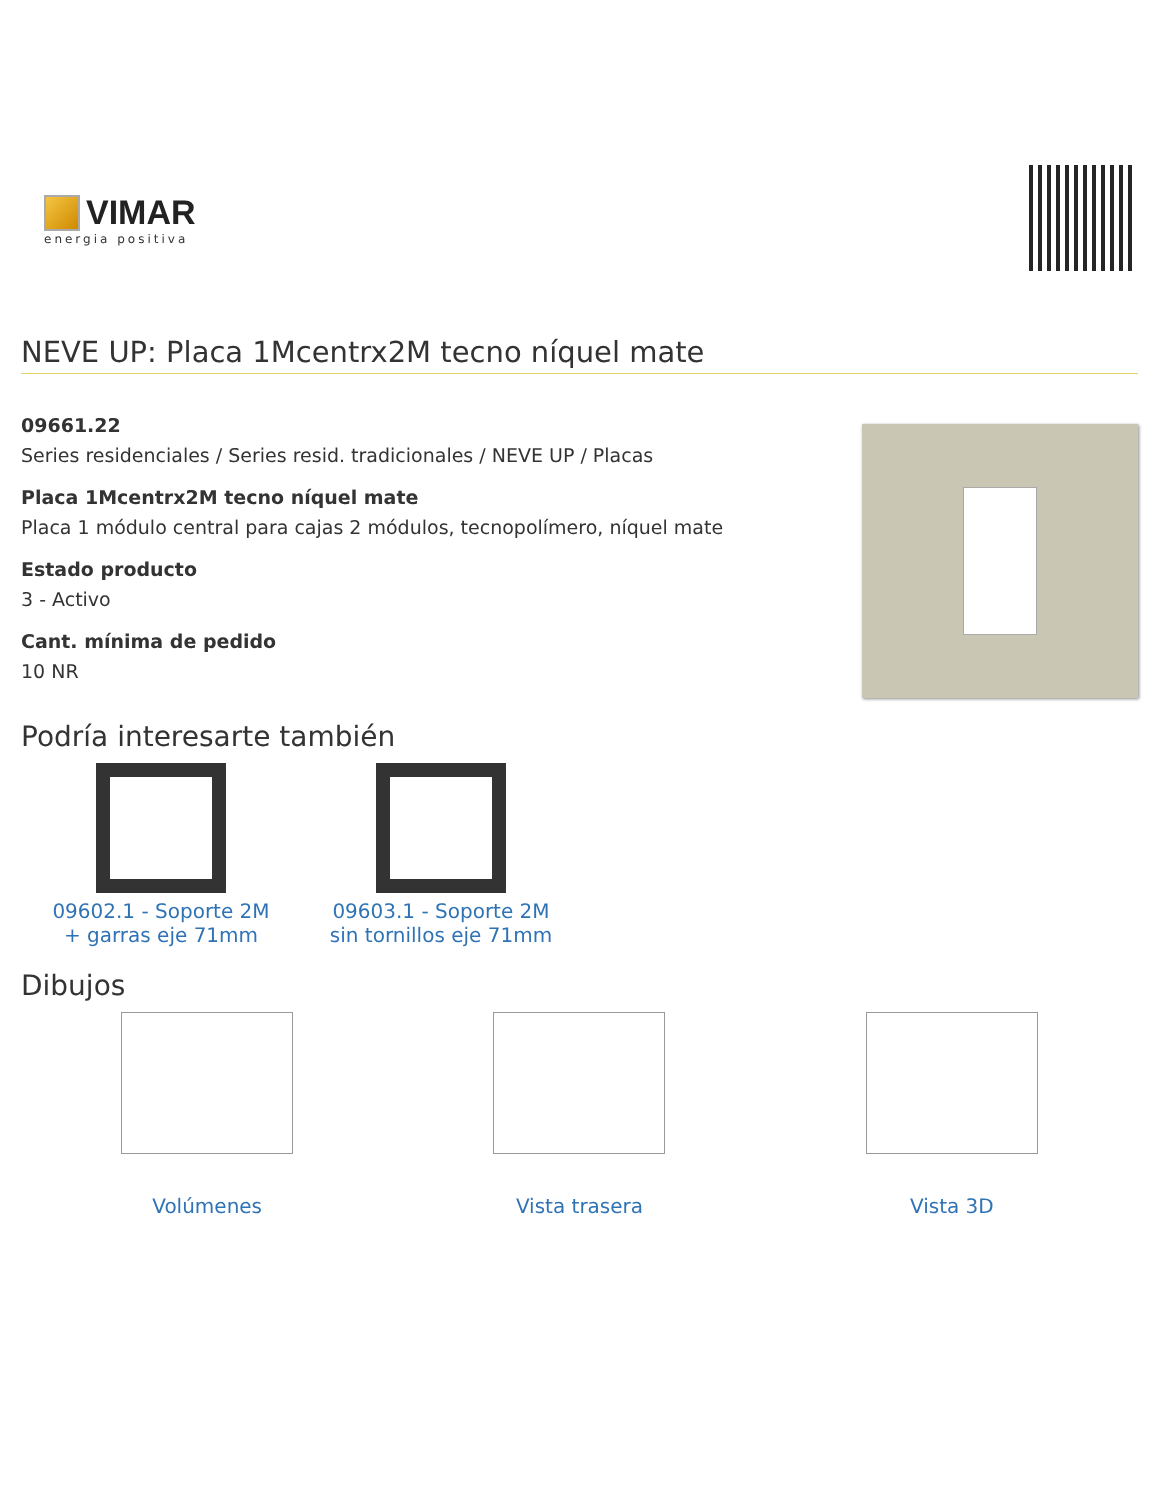VIMAR
energia positiva
NEVE UP: Placa 1Mcentrx2M tecno níquel mate
09661.22
Series residenciales / Series resid. tradicionales / NEVE UP / Placas
Placa 1Mcentrx2M tecno níquel mate
Placa 1 módulo central para cajas 2 módulos, tecnopolímero, níquel mate
Estado producto
3 - Activo
Cant. mínima de pedido
10 NR
Podría interesarte también
09602.1 - Soporte 2M + garras eje 71mm
09603.1 - Soporte 2M sin tornillos eje 71mm
Dibujos
Volúmenes Vista trasera Vista 3D